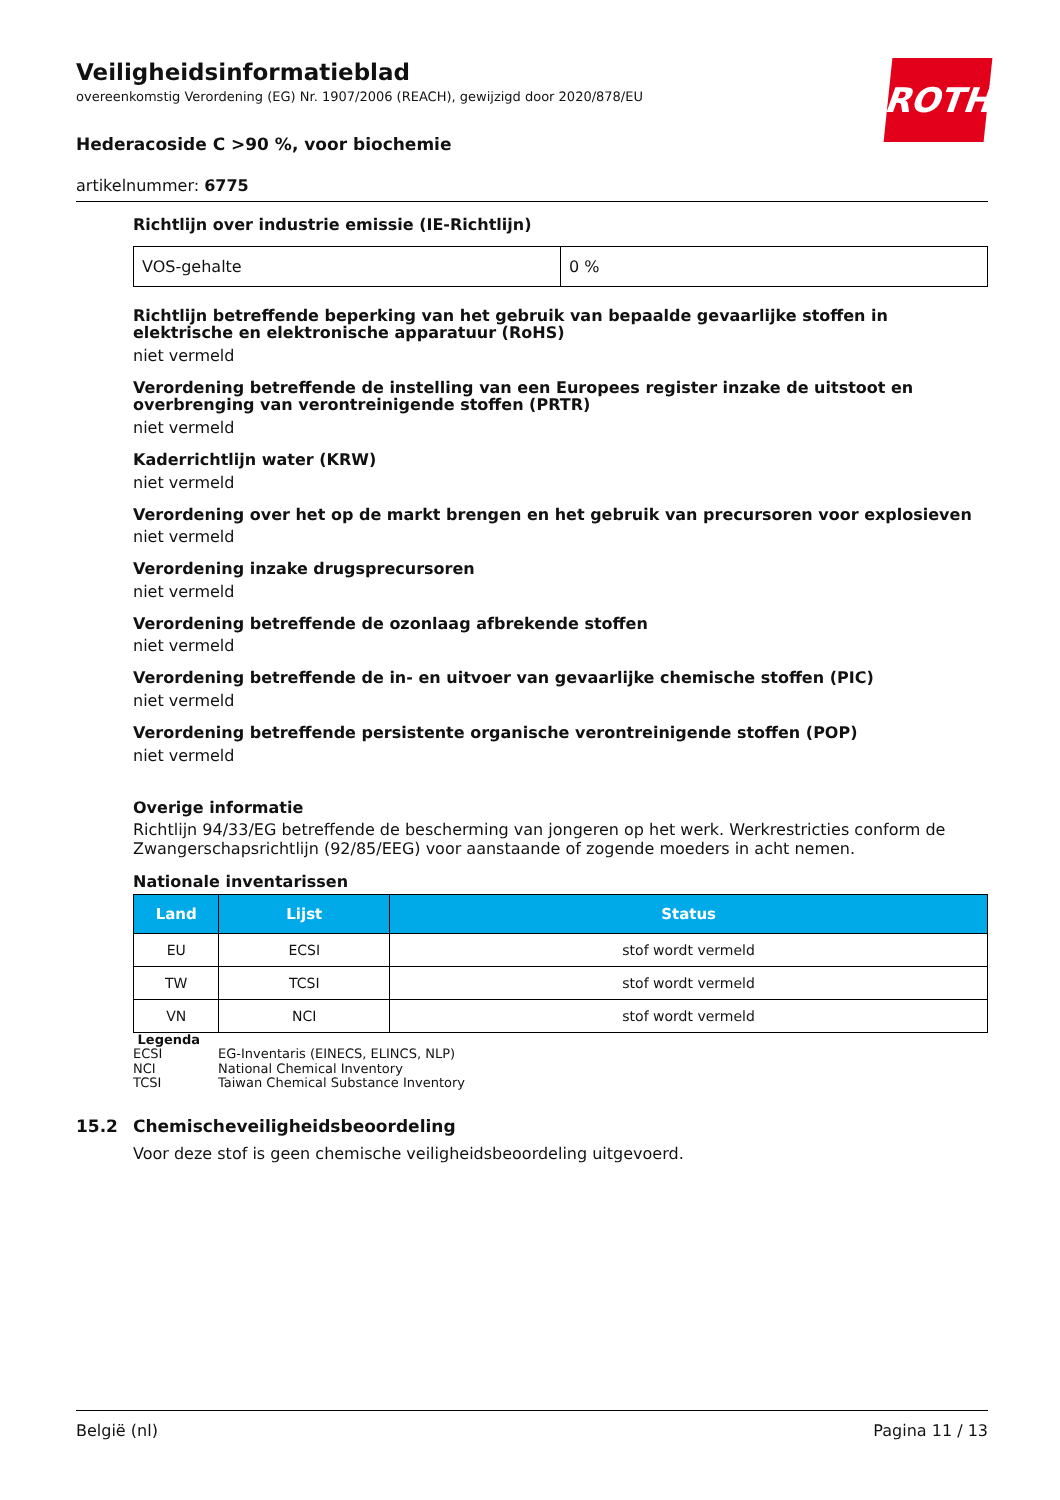ROTH
Veiligheidsinformatieblad
overeenkomstig Verordening (EG) Nr. 1907/2006 (REACH), gewijzigd door 2020/878/EU
Hederacoside C >90 %, voor biochemie
artikelnummer: 6775
Richtlijn over industrie emissie (IE-Richtlijn)
| VOS-gehalte | 0 % |
Richtlijn betreffende beperking van het gebruik van bepaalde gevaarlijke stoffen in elektrische en elektronische apparatuur (RoHS)
niet vermeld
Verordening betreffende de instelling van een Europees register inzake de uitstoot en overbrenging van verontreinigende stoffen (PRTR)
niet vermeld
Kaderrichtlijn water (KRW)
niet vermeld
Verordening over het op de markt brengen en het gebruik van precursoren voor explosieven
niet vermeld
Verordening inzake drugsprecursoren
niet vermeld
Verordening betreffende de ozonlaag afbrekende stoffen
niet vermeld
Verordening betreffende de in- en uitvoer van gevaarlijke chemische stoffen (PIC)
niet vermeld
Verordening betreffende persistente organische verontreinigende stoffen (POP)
niet vermeld
Overige informatie
Richtlijn 94/33/EG betreffende de bescherming van jongeren op het werk. Werkrestricties conform de Zwangerschapsrichtlijn (92/85/EEG) voor aanstaande of zogende moeders in acht nemen.
Nationale inventarissen
| Land | Lijst | Status |
| --- | --- | --- |
| EU | ECSI | stof wordt vermeld |
| TW | TCSI | stof wordt vermeld |
| VN | NCI | stof wordt vermeld |
Legenda
ECSI EG-Inventaris (EINECS, ELINCS, NLP)
NCI National Chemical Inventory
TCSI Taiwan Chemical Substance Inventory
15.2 Chemischeveiligheidsbeoordeling
Voor deze stof is geen chemische veiligheidsbeoordeling uitgevoerd.
België (nl) Pagina 11 / 13